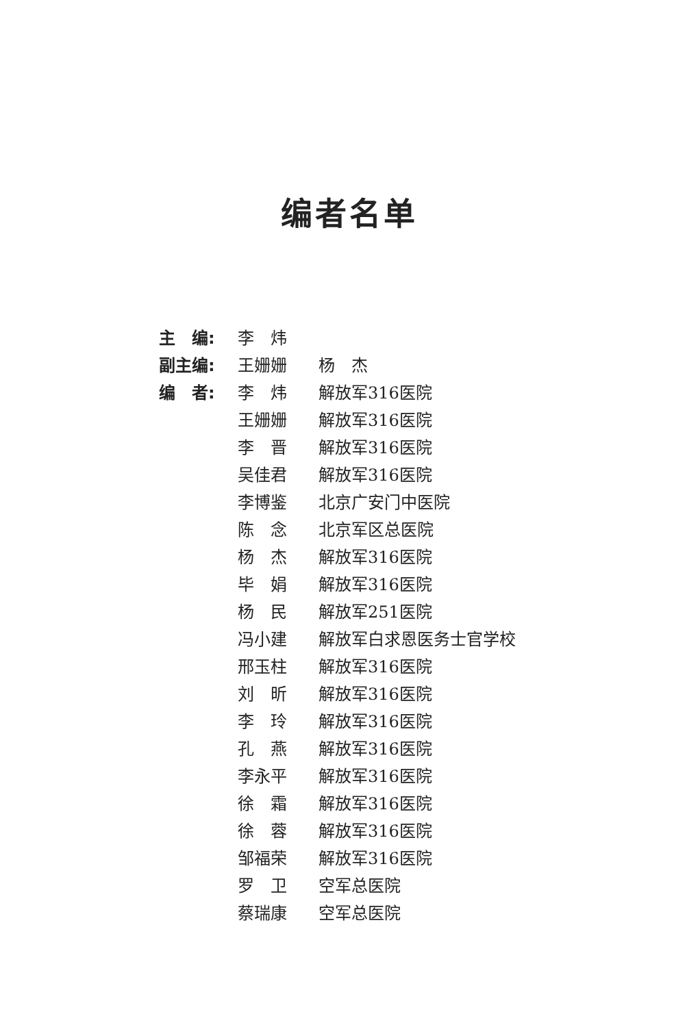编者名单
| 主 编: | 李 炜 | |
| 副主编: | 王姗姗 | 杨 杰 |
| 编 者: | 李 炜 | 解放军316医院 |
| | 王姗姗 | 解放军316医院 |
| | 李 晋 | 解放军316医院 |
| | 吴佳君 | 解放军316医院 |
| | 李博鉴 | 北京广安门中医院 |
| | 陈 念 | 北京军区总医院 |
| | 杨 杰 | 解放军316医院 |
| | 毕 娟 | 解放军316医院 |
| | 杨 民 | 解放军251医院 |
| | 冯小建 | 解放军白求恩医务士官学校 |
| | 邢玉柱 | 解放军316医院 |
| | 刘 昕 | 解放军316医院 |
| | 李 玲 | 解放军316医院 |
| | 孔 燕 | 解放军316医院 |
| | 李永平 | 解放军316医院 |
| | 徐 霜 | 解放军316医院 |
| | 徐 蓉 | 解放军316医院 |
| | 邹福荣 | 解放军316医院 |
| | 罗 卫 | 空军总医院 |
| | 蔡瑞康 | 空军总医院 |